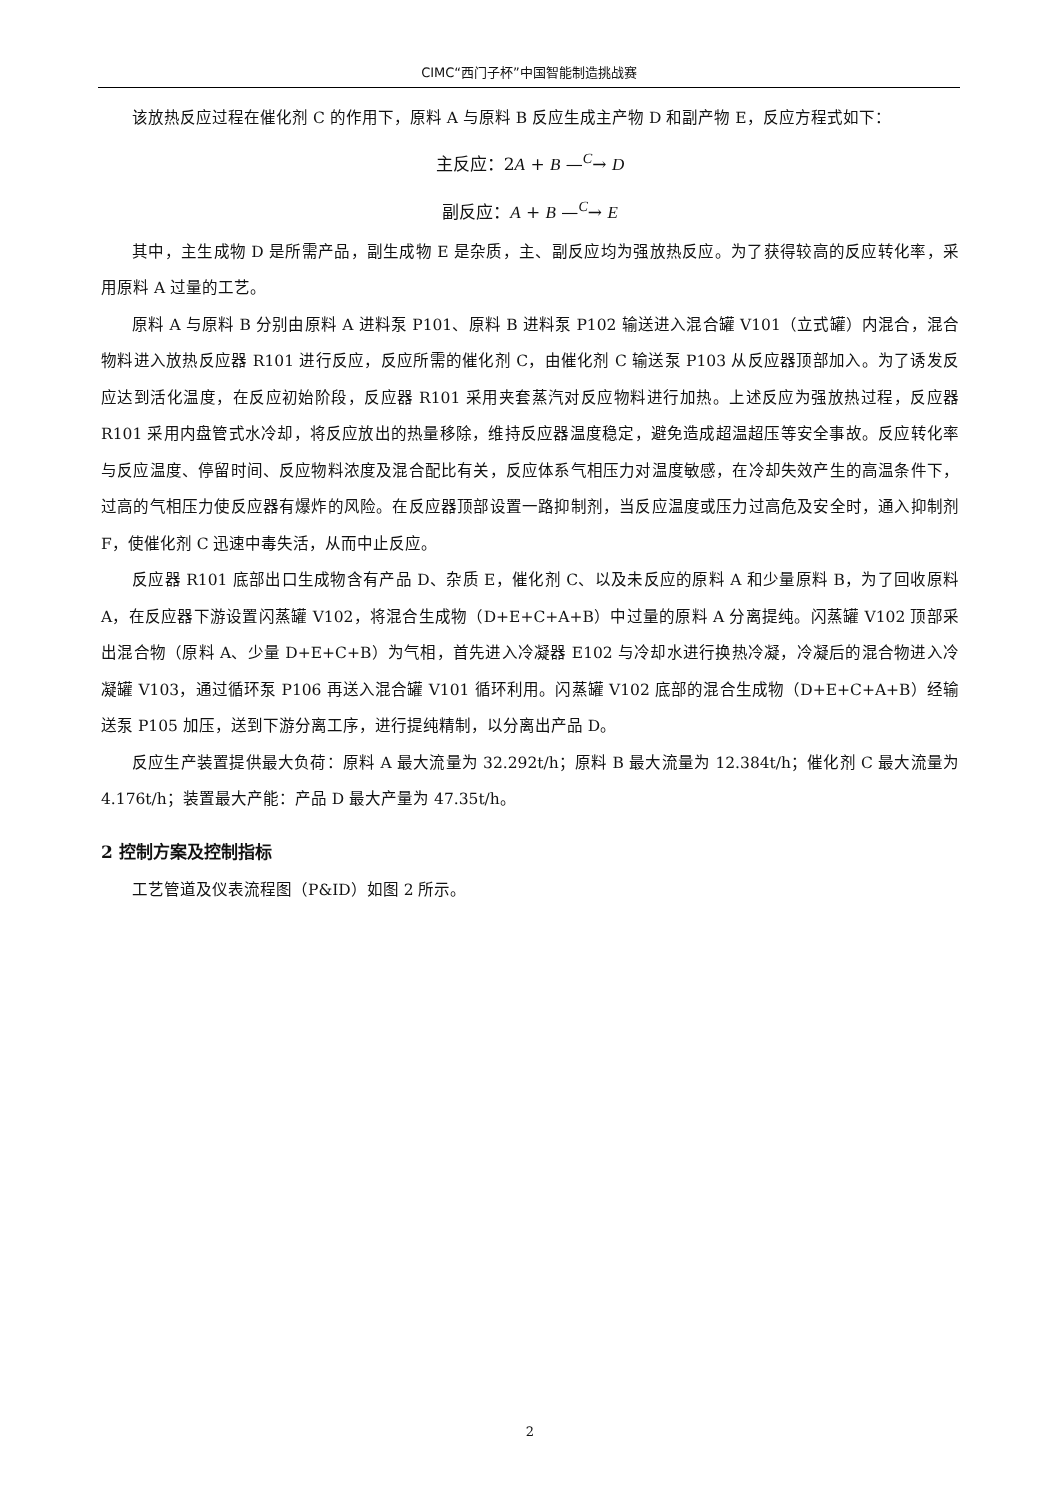CIMC“西门子杯”中国智能制造挑战赛
该放热反应过程在催化剂 C 的作用下，原料 A 与原料 B 反应生成主产物 D 和副产物 E，反应方程式如下：
主反应：2A + B —<sup>C</sup>→ D
副反应：A + B —<sup>C</sup>→ E
其中，主生成物 D 是所需产品，副生成物 E 是杂质，主、副反应均为强放热反应。为了获得较高的反应转化率，采用原料 A 过量的工艺。
原料 A 与原料 B 分别由原料 A 进料泵 P101、原料 B 进料泵 P102 输送进入混合罐 V101（立式罐）内混合，混合物料进入放热反应器 R101 进行反应，反应所需的催化剂 C，由催化剂 C 输送泵 P103 从反应器顶部加入。为了诱发反应达到活化温度，在反应初始阶段，反应器 R101 采用夹套蒸汽对反应物料进行加热。上述反应为强放热过程，反应器 R101 采用内盘管式水冷却，将反应放出的热量移除，维持反应器温度稳定，避免造成超温超压等安全事故。反应转化率与反应温度、停留时间、反应物料浓度及混合配比有关，反应体系气相压力对温度敏感，在冷却失效产生的高温条件下，过高的气相压力使反应器有爆炸的风险。在反应器顶部设置一路抑制剂，当反应温度或压力过高危及安全时，通入抑制剂 F，使催化剂 C 迅速中毒失活，从而中止反应。
反应器 R101 底部出口生成物含有产品 D、杂质 E，催化剂 C、以及未反应的原料 A 和少量原料 B，为了回收原料 A，在反应器下游设置闪蒸罐 V102，将混合生成物（D+E+C+A+B）中过量的原料 A 分离提纯。闪蒸罐 V102 顶部采出混合物（原料 A、少量 D+E+C+B）为气相，首先进入冷凝器 E102 与冷却水进行换热冷凝，冷凝后的混合物进入冷凝罐 V103，通过循环泵 P106 再送入混合罐 V101 循环利用。闪蒸罐 V102 底部的混合生成物（D+E+C+A+B）经输送泵 P105 加压，送到下游分离工序，进行提纯精制，以分离出产品 D。
反应生产装置提供最大负荷：原料 A 最大流量为 32.292t/h；原料 B 最大流量为 12.384t/h；催化剂 C 最大流量为 4.176t/h；装置最大产能：产品 D 最大产量为 47.35t/h。
2 控制方案及控制指标
工艺管道及仪表流程图（P&ID）如图 2 所示。
2